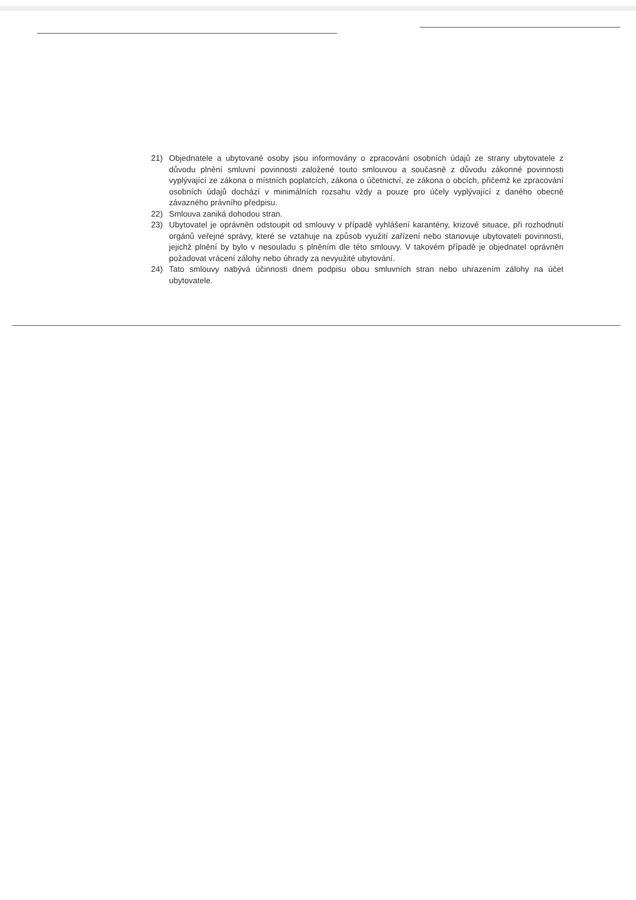21) Objednatele a ubytované osoby jsou informovány o zpracování osobních údajů ze strany ubytovatele z důvodu plnění smluvní povinnosti založené touto smlouvou a současně z důvodu zákonné povinnosti vyplývající ze zákona o místních poplatcích, zákona o účetnictví, ze zákona o obcích, přičemž ke zpracování osobních údajů dochází v minimálních rozsahu vždy a pouze pro účely vyplývající z daného obecně závazného právního předpisu.
22) Smlouva zaniká dohodou stran.
23) Ubytovatel je oprávněn odstoupit od smlouvy v případě vyhlášení karantény, krizové situace, při rozhodnutí orgánů veřejné správy, které se vztahuje na způsob využití zařízení nebo stanovuje ubytovateli povinnosti, jejichž plnění by bylo v nesouladu s plněním dle této smlouvy. V takovém případě je objednatel oprávněn požadovat vrácení zálohy nebo úhrady za nevyužité ubytování.
24) Tato smlouvy nabývá účinnosti dnem podpisu obou smluvních stran nebo uhrazením zálohy na účet ubytovatele.